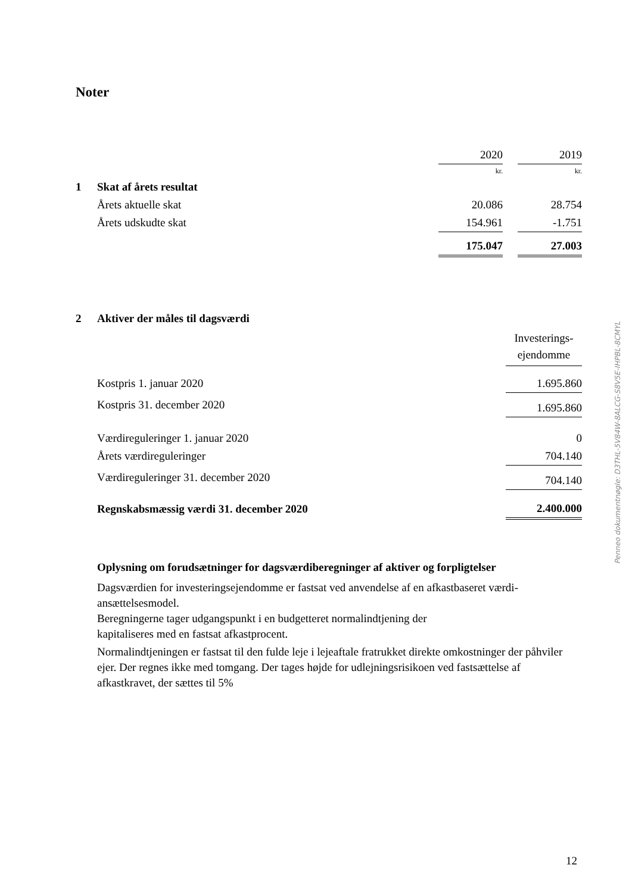Noter
| | | 2020 | | 2019 |
| | | kr. | | kr. |
| 1 | Skat af årets resultat | | | |
| | Årets aktuelle skat | 20.086 | | 28.754 |
| | Årets udskudte skat | 154.961 | | -1.751 |
| | | 175.047 | | 27.003 |
| 2 | Aktiver der måles til dagsværdi | |
| | | Investerings- ejendomme |
| | Kostpris 1. januar 2020 | 1.695.860 |
| | Kostpris 31. december 2020 | 1.695.860 |
| | Værdireguleringer 1. januar 2020 | 0 |
| | Årets værdireguleringer | 704.140 |
| | Værdireguleringer 31. december 2020 | 704.140 |
| | Regnskabsmæssig værdi 31. december 2020 | 2.400.000 |
Oplysning om forudsætninger for dagsværdiberegninger af aktiver og forpligtelser
Dagsværdien for investeringsejendomme er fastsat ved anvendelse af en afkastbaseret værdi-ansættelsesmodel.
Beregningerne tager udgangspunkt i en budgetteret normalindtjening der
kapitaliseres med en fastsat afkastprocent.
Normalindtjeningen er fastsat til den fulde leje i lejeaftale fratrukket direkte omkostninger der påhviler ejer. Der regnes ikke med tomgang. Der tages højde for udlejningsrisikoen ved fastsættelse af afkastkravet, der sættes til 5%
Penneo dokumentnøgle: D3THL-5V84W-8ALCG-S8V5E-IHPBL-8CMYL
12